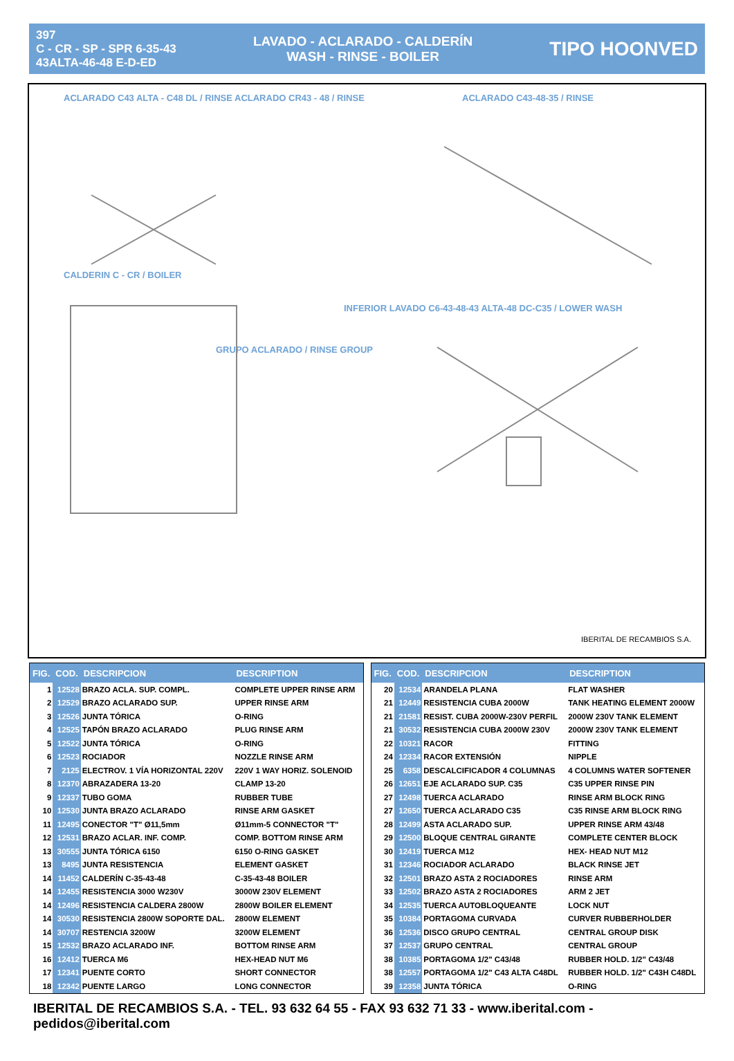397
C - CR - SP - SPR 6-35-43
43ALTA-46-48 E-D-ED
LAVADO - ACLARADO - CALDERÍN
WASH - RINSE - BOILER
TIPO HOONVED
ACLARADO C43 ALTA - C48 DL / RINSE ACLARADO CR43 - 48 / RINSE
ACLARADO C43-48-35 / RINSE
CALDERIN C - CR / BOILER
INFERIOR LAVADO C6-43-48-43 ALTA-48 DC-C35 / LOWER WASH
GRUPO ACLARADO / RINSE GROUP
IBERITAL DE RECAMBIOS S.A.
| FIG. | COD. | DESCRIPCION | DESCRIPTION |
| --- | --- | --- | --- |
| 1 | 12528 | BRAZO ACLA. SUP. COMPL. | COMPLETE UPPER RINSE ARM |
| 2 | 12529 | BRAZO ACLARADO SUP. | UPPER RINSE ARM |
| 3 | 12526 | JUNTA TÓRICA | O-RING |
| 4 | 12525 | TAPÓN BRAZO ACLARADO | PLUG RINSE ARM |
| 5 | 12522 | JUNTA TÓRICA | O-RING |
| 6 | 12523 | ROCIADOR | NOZZLE RINSE ARM |
| 7 | 2125 | ELECTROV. 1 VÍA HORIZONTAL 220V | 220V 1 WAY HORIZ. SOLENOID |
| 8 | 12370 | ABRAZADERA 13-20 | CLAMP 13-20 |
| 9 | 12337 | TUBO GOMA | RUBBER TUBE |
| 10 | 12530 | JUNTA BRAZO ACLARADO | RINSE ARM GASKET |
| 11 | 12495 | CONECTOR "T" Ø11,5mm | Ø11mm-5 CONNECTOR "T" |
| 12 | 12531 | BRAZO ACLAR. INF. COMP. | COMP. BOTTOM RINSE ARM |
| 13 | 30555 | JUNTA TÓRICA 6150 | 6150 O-RING GASKET |
| 13 | 8495 | JUNTA RESISTENCIA | ELEMENT GASKET |
| 14 | 11452 | CALDERÍN C-35-43-48 | C-35-43-48 BOILER |
| 14 | 12455 | RESISTENCIA 3000 W230V | 3000W 230V ELEMENT |
| 14 | 12496 | RESISTENCIA CALDERA 2800W | 2800W BOILER ELEMENT |
| 14 | 30530 | RESISTENCIA 2800W SOPORTE DAL. | 2800W ELEMENT |
| 14 | 30707 | RESTENCIA 3200W | 3200W ELEMENT |
| 15 | 12532 | BRAZO ACLARADO INF. | BOTTOM RINSE ARM |
| 16 | 12412 | TUERCA M6 | HEX-HEAD NUT M6 |
| 17 | 12341 | PUENTE CORTO | SHORT CONNECTOR |
| 18 | 12342 | PUENTE LARGO | LONG CONNECTOR |
| FIG. | COD. | DESCRIPCION | DESCRIPTION |
| --- | --- | --- | --- |
| 20 | 12534 | ARANDELA PLANA | FLAT WASHER |
| 21 | 12449 | RESISTENCIA CUBA 2000W | TANK HEATING ELEMENT 2000W |
| 21 | 21581 | RESIST. CUBA 2000W-230V PERFIL | 2000W 230V TANK ELEMENT |
| 21 | 30532 | RESISTENCIA CUBA 2000W 230V | 2000W 230V TANK ELEMENT |
| 22 | 10321 | RACOR | FITTING |
| 24 | 12334 | RACOR EXTENSIÓN | NIPPLE |
| 25 | 6358 | DESCALCIFICADOR 4 COLUMNAS | 4 COLUMNS WATER SOFTENER |
| 26 | 12651 | EJE ACLARADO SUP. C35 | C35 UPPER RINSE PIN |
| 27 | 12498 | TUERCA ACLARADO | RINSE ARM BLOCK RING |
| 27 | 12650 | TUERCA ACLARADO C35 | C35 RINSE ARM BLOCK RING |
| 28 | 12499 | ASTA ACLARADO SUP. | UPPER RINSE ARM 43/48 |
| 29 | 12500 | BLOQUE CENTRAL GIRANTE | COMPLETE CENTER BLOCK |
| 30 | 12419 | TUERCA M12 | HEX- HEAD NUT M12 |
| 31 | 12346 | ROCIADOR ACLARADO | BLACK RINSE JET |
| 32 | 12501 | BRAZO ASTA 2 ROCIADORES | RINSE ARM |
| 33 | 12502 | BRAZO ASTA 2 ROCIADORES | ARM 2 JET |
| 34 | 12535 | TUERCA AUTOBLOQUEANTE | LOCK NUT |
| 35 | 10384 | PORTAGOMA CURVADA | CURVER RUBBERHOLDER |
| 36 | 12536 | DISCO GRUPO CENTRAL | CENTRAL GROUP DISK |
| 37 | 12537 | GRUPO CENTRAL | CENTRAL GROUP |
| 38 | 10385 | PORTAGOMA 1/2" C43/48 | RUBBER HOLD. 1/2" C43/48 |
| 38 | 12557 | PORTAGOMA 1/2" C43 ALTA C48DL | RUBBER HOLD. 1/2" C43H C48DL |
| 39 | 12358 | JUNTA TÓRICA | O-RING |
IBERITAL DE RECAMBIOS S.A. - TEL. 93 632 64 55 - FAX 93 632 71 33 - www.iberital.com - pedidos@iberital.com